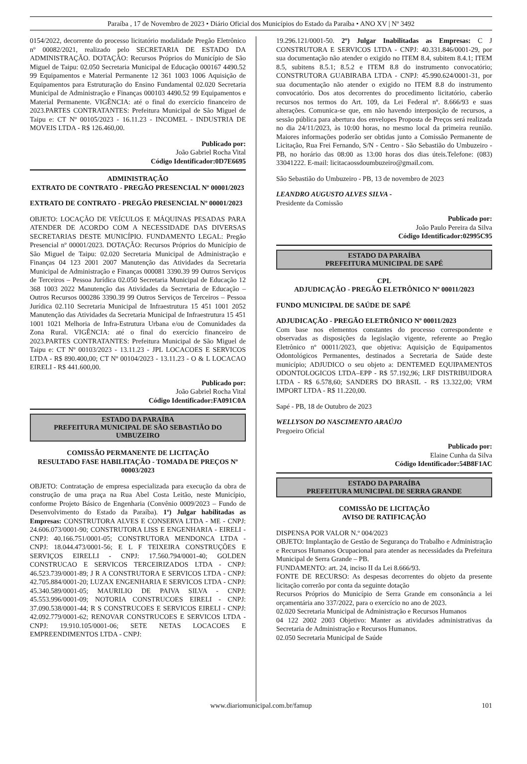Paraíba , 17 de Novembro de 2023 • Diário Oficial dos Municípios do Estado da Paraíba • ANO XV | Nº 3492
0154/2022, decorrente do processo licitatório modalidade Pregão Eletrônico nº 00082/2021, realizado pelo SECRETARIA DE ESTADO DA ADMINISTRAÇÃO. DOTAÇÃO: Recursos Próprios do Município de São Miguel de Taipu: 02.050 Secretaria Municipal de Educação 000167 4490.52 99 Equipamentos e Material Permanente 12 361 1003 1006 Aquisição de Equipamentos para Estruturação do Ensino Fundamental 02.020 Secretaria Municipal de Administração e Finanças 000103 4490.52 99 Equipamentos e Material Permanente. VIGÊNCIA: até o final do exercício financeiro de 2023.PARTES CONTRATANTES: Prefeitura Municipal de São Miguel de Taipu e: CT Nº 00105/2023 - 16.11.23 - INCOMEL - INDUSTRIA DE MOVEIS LTDA - R$ 126.460,00.
Publicado por:
João Gabriel Rocha Vital
Código Identificador:0D7E6695
ADMINISTRAÇÃO
EXTRATO DE CONTRATO - PREGÃO PRESENCIAL Nº 00001/2023
EXTRATO DE CONTRATO - PREGÃO PRESENCIAL Nº 00001/2023
OBJETO: LOCAÇÃO DE VEÍCULOS E MÁQUINAS PESADAS PARA ATENDER DE ACORDO COM A NECESSIDADE DAS DIVERSAS SECRETARIAS DESTE MUNICÍPIO. FUNDAMENTO LEGAL: Pregão Presencial nº 00001/2023. DOTAÇÃO: Recursos Próprios do Município de São Miguel de Taipu: 02.020 Secretaria Municipal de Administração e Finanças 04 123 2001 2007 Manutenção das Atividades da Secretaria Municipal de Administração e Finanças 000081 3390.39 99 Outros Serviços de Terceiros – Pessoa Jurídica 02.050 Secretaria Municipal de Educação 12 368 1003 2022 Manutenção das Atividades da Secretaria de Educação – Outros Recursos 000286 3390.39 99 Outros Serviços de Terceiros – Pessoa Jurídica 02.110 Secretaria Municipal de Infraestrutura 15 451 1001 2052 Manutenção das Atividades da Secretaria Municipal de Infraestrutura 15 451 1001 1021 Melhoria de Infra-Estrutura Urbana e/ou de Comunidades da Zona Rural. VIGÊNCIA: até o final do exercício financeiro de 2023.PARTES CONTRATANTES: Prefeitura Municipal de São Miguel de Taipu e: CT Nº 00103/2023 - 13.11.23 - JPL LOCACOES E SERVICOS LTDA - R$ 890.400,00; CT Nº 00104/2023 - 13.11.23 - O & L LOCACAO EIRELI - R$ 441.600,00.
Publicado por:
João Gabriel Rocha Vital
Código Identificador:FA091C0A
ESTADO DA PARAÍBA
PREFEITURA MUNICIPAL DE SÃO SEBASTIÃO DO UMBUZEIRO
COMISSÃO PERMANENTE DE LICITAÇÃO
RESULTADO FASE HABILITAÇÃO - TOMADA DE PREÇOS Nº 00003/2023
OBJETO: Contratação de empresa especializada para execução da obra de construção de uma praça na Rua Abel Costa Leitão, neste Município, conforme Projeto Básico de Engenharia (Convênio 0009/2023 – Fundo de Desenvolvimento do Estado da Paraíba). 1º) Julgar habilitadas as Empresas: CONSTRUTORA ALVES E CONSERVA LTDA - ME - CNPJ: 24.606.073/0001-90; CONSTRUTORA LISS E ENGENHARIA - EIRELI - CNPJ: 40.166.751/0001-05; CONSTRUTORA MENDONCA LTDA - CNPJ: 18.044.473/0001-56; E L F TEIXEIRA CONSTRUÇÕES E SERVIÇOS EIRELLI - CNPJ: 17.560.794/0001-40; GOLDEN CONSTRUCAO E SERVICOS TERCEIRIZADOS LTDA - CNPJ: 46.523.739/0001-89; J R A CONSTRUTORA E SERVICOS LTDA - CNPJ: 42.705.884/0001-20; LUZAX ENGENHARIA E SERVICOS LTDA - CNPJ: 45.340.589/0001-05; MAURILIO DE PAIVA SILVA - CNPJ: 45.553.996/0001-09; NOTORIA CONSTRUCOES EIRELI - CNPJ: 37.090.538/0001-44; R S CONSTRUCOES E SERVICOS EIRELI - CNPJ: 42.092.779/0001-62; RENOVAR CONSTRUCOES E SERVICOS LTDA - CNPJ: 19.910.105/0001-06; SETE NETAS LOCACOES E EMPREENDIMENTOS LTDA - CNPJ:
19.296.121/0001-50. 2º) Julgar Inabilitadas as Empresas: C J CONSTRUTORA E SERVICOS LTDA - CNPJ: 40.331.846/0001-29, por sua documentação não atender o exigido no ITEM 8.4, subitem 8.4.1; ITEM 8.5, subitens 8.5.1; 8.5.2 e ITEM 8.8 do instrumento convocatório; CONSTRUTORA GUABIRABA LTDA - CNPJ: 45.990.624/0001-31, por sua documentação não atender o exigido no ITEM 8.8 do instrumento convocatório. Dos atos decorrentes do procedimento licitatório, caberão recursos nos termos do Art. 109, da Lei Federal nº. 8.666/93 e suas alterações. Comunica-se que, em não havendo interposição de recursos, a sessão pública para abertura dos envelopes Proposta de Preços será realizada no dia 24/11/2023, às 10:00 horas, no mesmo local da primeira reunião. Maiores informações poderão ser obtidas junto a Comissão Permanente de Licitação, Rua Frei Fernando, S/N - Centro - São Sebastião do Umbuzeiro - PB, no horário das 08:00 as 13:00 horas dos dias úteis.Telefone: (083) 33041222. E-mail: licitacaossdoumbuzeiro@gmail.com.
São Sebastião do Umbuzeiro - PB, 13 de novembro de 2023
LEANDRO AUGUSTO ALVES SILVA -
Presidente da Comissão
Publicado por:
João Paulo Pereira da Silva
Código Identificador:02995C95
ESTADO DA PARAÍBA
PREFEITURA MUNICIPAL DE SAPÉ
CPL
ADJUDICAÇÃO - PREGÃO ELETRÔNICO Nº 00011/2023
FUNDO MUNICIPAL DE SAÚDE DE SAPÉ
ADJUDICAÇÃO - PREGÃO ELETRÔNICO Nº 00011/2023
Com base nos elementos constantes do processo correspondente e observadas as disposições da legislação vigente, referente ao Pregão Eletrônico nº 00011/2023, que objetiva: Aquisição de Equipamentos Odontológicos Permanentes, destinados a Secretaria de Saúde deste município; ADJUDICO o seu objeto a: DENTEMED EQUIPAMENTOS ODONTOLOGICOS LTDA–EPP - R$ 57.192,96; LRF DISTRIBUIDORA LTDA - R$ 6.578,60; SANDERS DO BRASIL - R$ 13.322,00; VRM IMPORT LTDA - R$ 11.220,00.
Sapé - PB, 18 de Outubro de 2023
WELLYSON DO NASCIMENTO ARAÚJO
Pregoeiro Oficial
Publicado por:
Elaine Cunha da Silva
Código Identificador:54B8F1AC
ESTADO DA PARAÍBA
PREFEITURA MUNICIPAL DE SERRA GRANDE
COMISSÃO DE LICITAÇÃO
AVISO DE RATIFICAÇÃO
DISPENSA POR VALOR N.º 004/2023
OBJETO: Implantação de Gestão de Segurança do Trabalho e Administração e Recursos Humanos Ocupacional para atender as necessidades da Prefeitura Municipal de Serra Grande – PB.
FUNDAMENTO: art. 24, inciso II da Lei 8.666/93.
FONTE DE RECURSO: As despesas decorrentes do objeto da presente licitação correrão por conta da seguinte dotação
Recursos Próprios do Município de Serra Grande em consonância a lei orçamentária ano 337/2022, para o exercício no ano de 2023.
02.020 Secretaria Municipal de Administração e Recursos Humanos
04 122 2002 2003 Objetivo: Manter as atividades administrativas da Secretaria de Administração e Recursos Humanos.
02.050 Secretaria Municipal de Saúde
www.diariomunicipal.com.br/famup 101